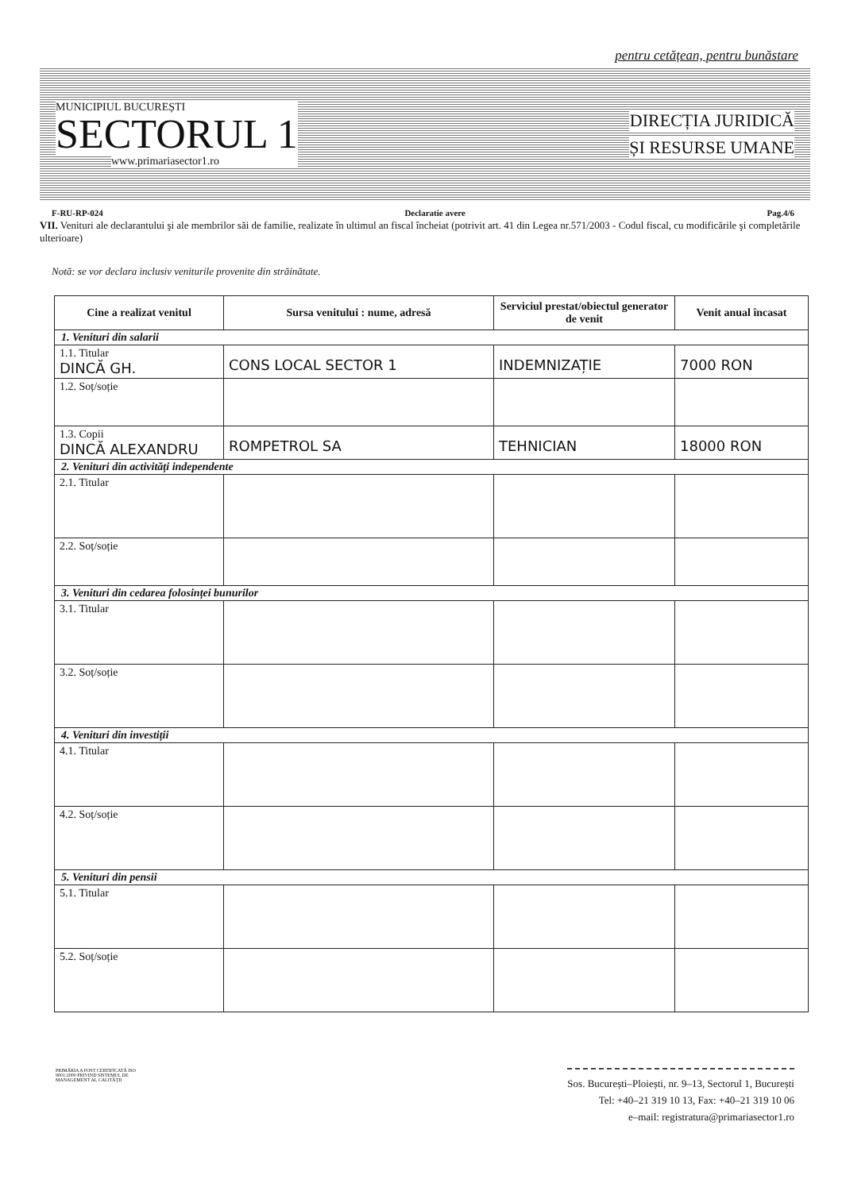pentru cetățean, pentru bunăstare
MUNICIPIUL BUCUREȘTI
SECTORUL 1
www.primariasector1.ro
DIRECȚIA JURIDICĂ
ȘI RESURSE UMANE
F-RU-RP-024 Declaratie avere Pag.4/6
VII. Venituri ale declarantului şi ale membrilor săi de familie, realizate în ultimul an fiscal încheiat (potrivit art. 41 din Legea nr.571/2003 - Codul fiscal, cu modificările şi completările ulterioare)
Notă: se vor declara inclusiv veniturile provenite din străinătate.
| Cine a realizat venitul | Sursa venitului : nume, adresă | Serviciul prestat/obiectul generator de venit | Venit anual încasat |
| --- | --- | --- | --- |
| 1. Venituri din salarii | | | |
| 1.1. Titular DINCĂ GH. | CONS LOCAL SECTOR 1 | INDEMNIZAȚIE | 7000 RON |
| 1.2. Soț/soție | | | |
| 1.3. Copii DINCĂ ALEXANDRU | ROMPETROL SA | TEHNICIAN | 18000 RON |
| 2. Venituri din activități independente | | | |
| 2.1. Titular | | | |
| 2.2. Soț/soție | | | |
| 3. Venituri din cedarea folosinței bunurilor | | | |
| 3.1. Titular | | | |
| 3.2. Soț/soție | | | |
| 4. Venituri din investiții | | | |
| 4.1. Titular | | | |
| 4.2. Soț/soție | | | |
| 5. Venituri din pensii | | | |
| 5.1. Titular | | | |
| 5.2. Soț/soție | | | |
PRIMĂRIA A FOST CERTIFICATĂ ISO 9001:2000 PRIVIND SISTEMUL DE MANAGEMENT AL CALITĂȚII
Sos. București–Ploiești, nr. 9–13, Sectorul 1, București
Tel: +40–21 319 10 13, Fax: +40–21 319 10 06
e–mail: registratura@primariasector1.ro